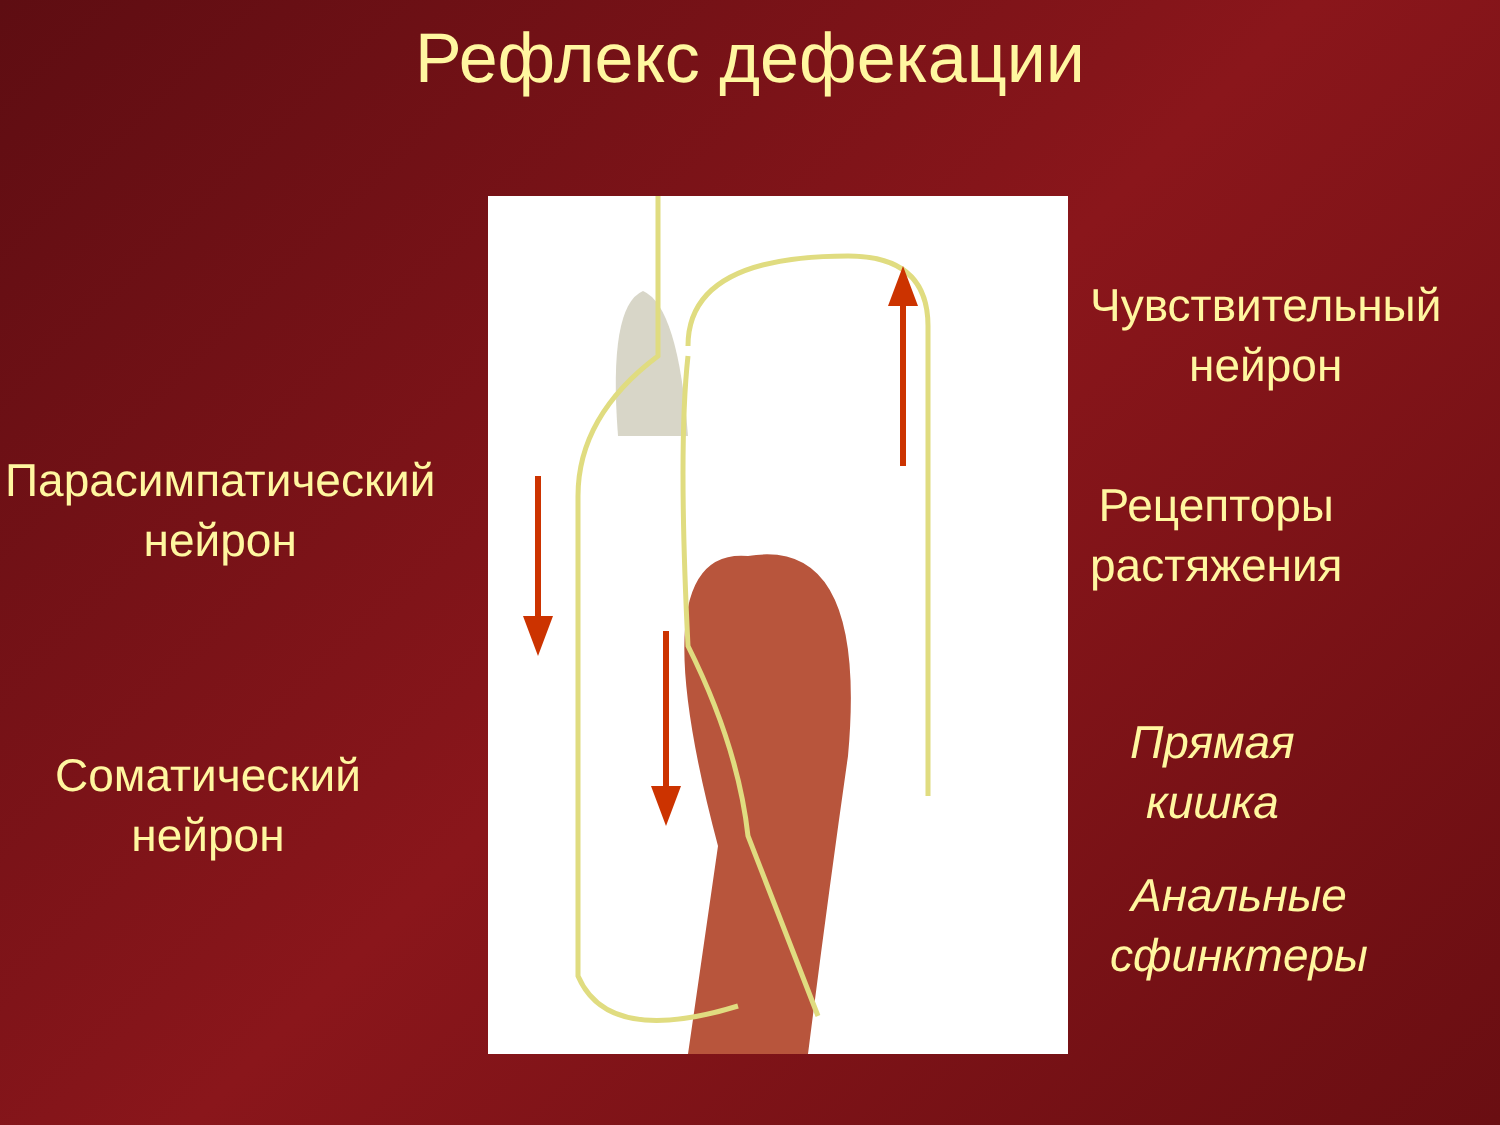Рефлекс дефекации
Чувствительный
нейрон
Парасимпатический
нейрон
Рецепторы
растяжения
Прямая
кишка
Соматический
нейрон
Анальные
сфинктеры